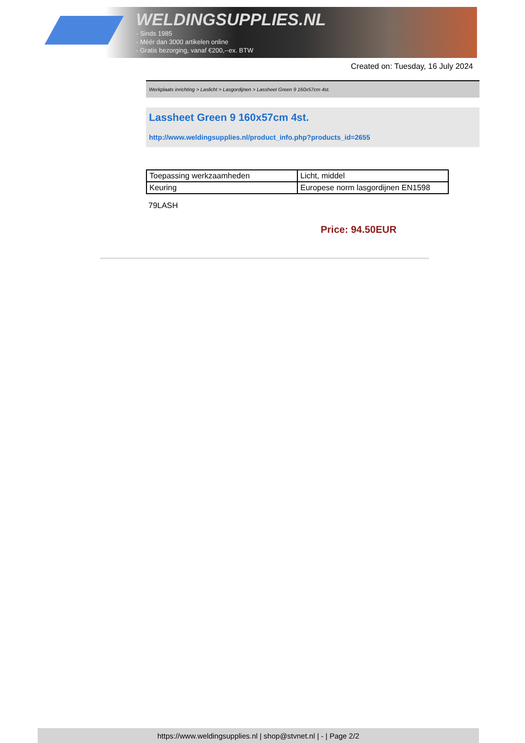WELDINGSUPPLIES.NL
- Sinds 1985
- Méér dan 3000 artikelen online
- Gratis bezorging, vanaf €200,--ex. BTW
Created on: Tuesday, 16 July 2024
Werkplaats inrichting > Laslicht > Lasgordijnen > Lassheet Green 9 160x57cm 4st.
Lassheet Green 9 160x57cm 4st.
http://www.weldingsupplies.nl/product_info.php?products_id=2655
| Toepassing werkzaamheden | Licht, middel |
| Keuring | Europese norm lasgordijnen EN1598 |
79LASH
Price: 94.50EUR
https://www.weldingsupplies.nl | shop@stvnet.nl | - | Page 2/2